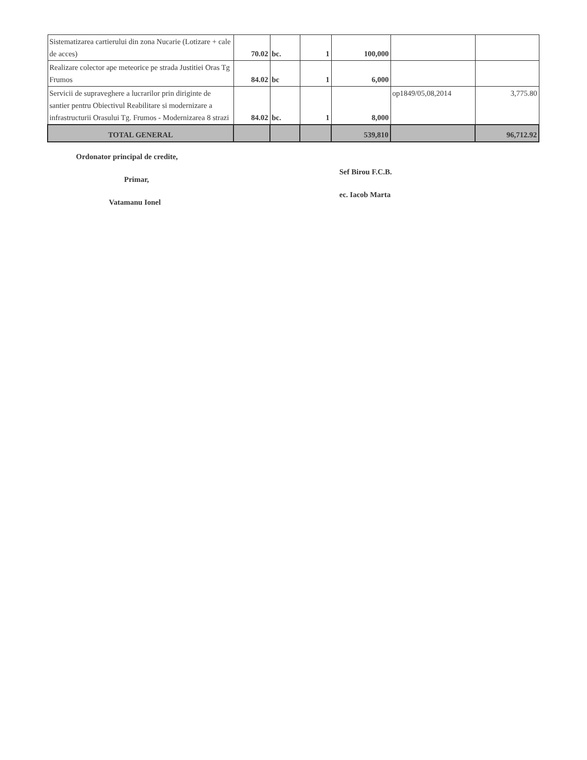| Sistematizarea cartierului din zona Nucarie (Lotizare + cale de acces) | 70.02 | bc. | 1 | 100,000 | | |
| Realizare colector ape meteorice pe strada Justitiei Oras Tg Frumos | 84.02 | bc | 1 | 6,000 | | |
| Servicii de supraveghere a lucrarilor prin diriginte de santier pentru Obiectivul Reabilitare si modernizare a infrastructurii Orasului Tg. Frumos - Modernizarea 8 strazi | 84.02 | bc. | 1 | 8,000 | op1849/05,08,2014 | 3,775.80 |
| TOTAL GENERAL | | | | 539,810 | | 96,712.92 |
Ordonator principal de credite,
Primar,
Vatamanu Ionel
Sef Birou F.C.B.
ec. Iacob Marta